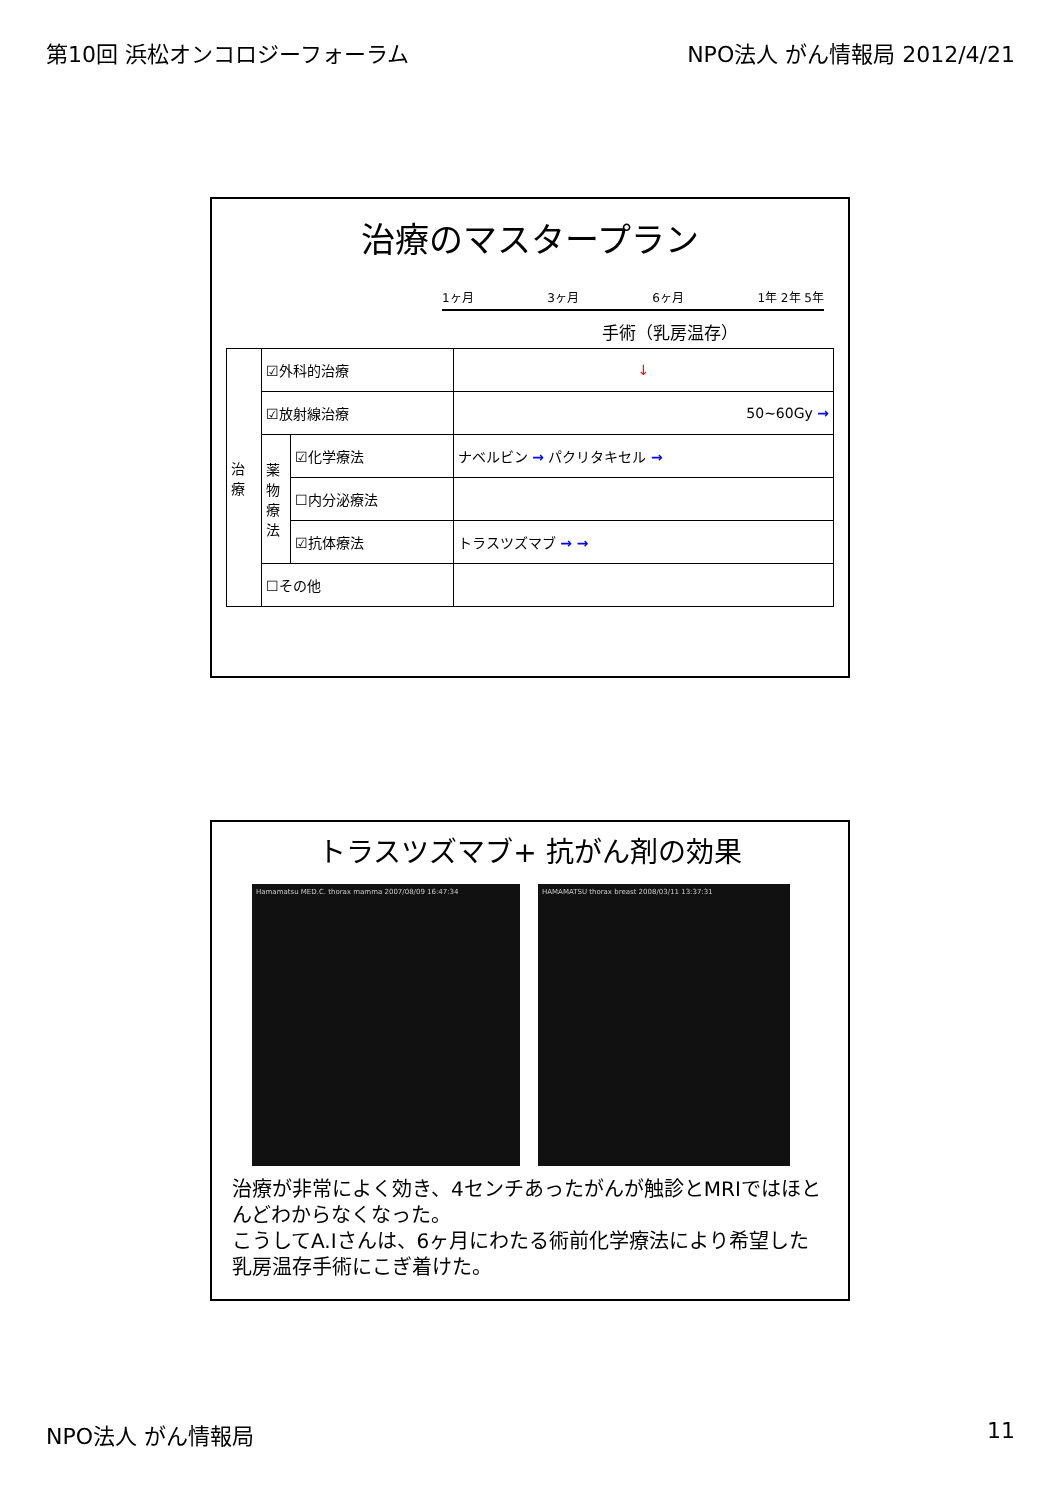第10回 浜松オンコロジーフォーラム NPO法人 がん情報局 2012/4/21
治療のマスタープラン
1ヶ月 3ヶ月 6ヶ月 1年 2年 5年
手術（乳房温存）
| 治療 | ☑外科的治療 | | ↓ |
| | ☑放射線治療 | | 50~60Gy → |
| | 薬物療法 | ☑化学療法 | ナベルビン → パクリタキセル → |
| | | ☐内分泌療法 | |
| | | ☑抗体療法 | トラスツズマブ → → |
| | ☐その他 | | |
トラスツズマブ+ 抗がん剤の効果
Hamamatsu MED.C. thorax mamma 2007/08/09 16:47:34 HAMAMATSU thorax breast 2008/03/11 13:37:31
治療が非常によく効き、4センチあったがんが触診とMRIではほとんどわからなくなった。
こうしてA.Iさんは、6ヶ月にわたる術前化学療法により希望した乳房温存手術にこぎ着けた。
NPO法人 がん情報局 11